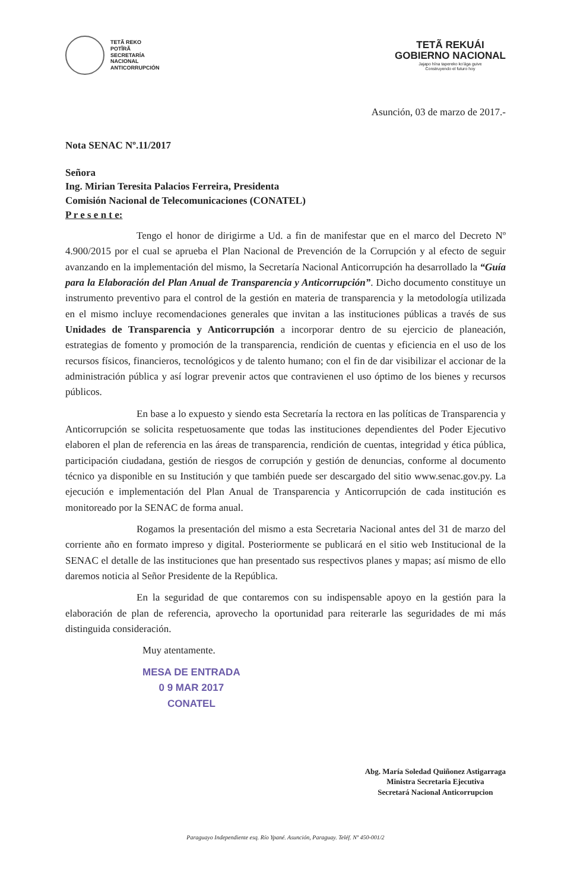TETÃ REKO
POTĨRÃ
SECRETARÍA
NACIONAL
ANTICORRUPCIÓN
TETÃ REKUÁI
GOBIERNO NACIONAL
Jajapo hína tapereko ko'ága guive
Construyendo el futuro hoy
Asunción, 03 de marzo de 2017.-
Nota SENAC Nº.11/2017
Señora
Ing. Mirian Teresita Palacios Ferreira, Presidenta
Comisión Nacional de Telecomunicaciones (CONATEL)
P r e s e n t e:
Tengo el honor de dirigirme a Ud. a fin de manifestar que en el marco del Decreto Nº 4.900/2015 por el cual se aprueba el Plan Nacional de Prevención de la Corrupción y al efecto de seguir avanzando en la implementación del mismo, la Secretaría Nacional Anticorrupción ha desarrollado la “Guía para la Elaboración del Plan Anual de Transparencia y Anticorrupción”. Dicho documento constituye un instrumento preventivo para el control de la gestión en materia de transparencia y la metodología utilizada en el mismo incluye recomendaciones generales que invitan a las instituciones públicas a través de sus Unidades de Transparencia y Anticorrupción a incorporar dentro de su ejercicio de planeación, estrategias de fomento y promoción de la transparencia, rendición de cuentas y eficiencia en el uso de los recursos físicos, financieros, tecnológicos y de talento humano; con el fin de dar visibilizar el accionar de la administración pública y así lograr prevenir actos que contravienen el uso óptimo de los bienes y recursos públicos.
En base a lo expuesto y siendo esta Secretaría la rectora en las políticas de Transparencia y Anticorrupción se solicita respetuosamente que todas las instituciones dependientes del Poder Ejecutivo elaboren el plan de referencia en las áreas de transparencia, rendición de cuentas, integridad y ética pública, participación ciudadana, gestión de riesgos de corrupción y gestión de denuncias, conforme al documento técnico ya disponible en su Institución y que también puede ser descargado del sitio www.senac.gov.py. La ejecución e implementación del Plan Anual de Transparencia y Anticorrupción de cada institución es monitoreado por la SENAC de forma anual.
Rogamos la presentación del mismo a esta Secretaria Nacional antes del 31 de marzo del corriente año en formato impreso y digital. Posteriormente se publicará en el sitio web Institucional de la SENAC el detalle de las instituciones que han presentado sus respectivos planes y mapas; así mismo de ello daremos noticia al Señor Presidente de la República.
En la seguridad de que contaremos con su indispensable apoyo en la gestión para la elaboración de plan de referencia, aprovecho la oportunidad para reiterarle las seguridades de mi más distinguida consideración.
Muy atentamente.
MESA DE ENTRADA
0 9 MAR 2017
CONATEL
Abg. María Soledad Quiñonez Astigarraga
Ministra Secretaria Ejecutiva
Secretará Nacional Anticorrupcion
Paraguayo Independiente esq. Río Ypané. Asunción, Paraguay. Teléf. Nº 450-001/2